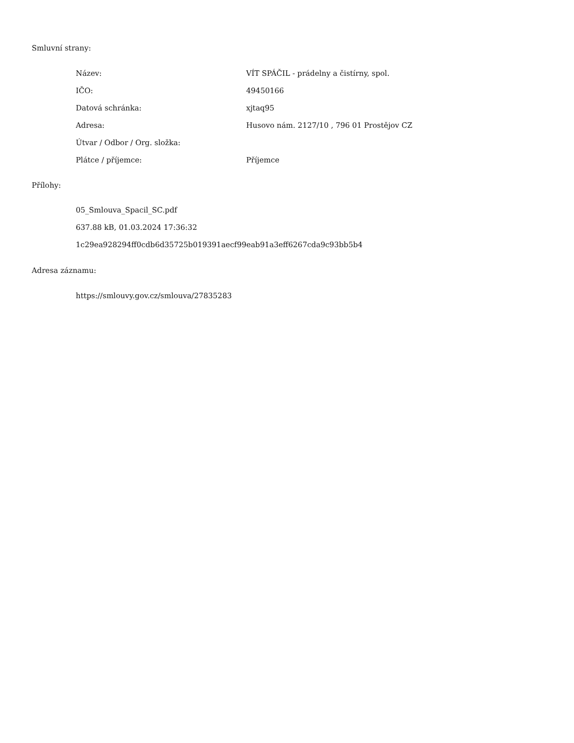Smluvní strany:
| Název: | VÍT SPÁČIL - prádelny a čistírny, spol. |
| IČO: | 49450166 |
| Datová schránka: | xjtaq95 |
| Adresa: | Husovo nám. 2127/10 , 796 01 Prostějov CZ |
| Útvar / Odbor / Org. složka: | |
| Plátce / příjemce: | Příjemce |
Přílohy:
05_Smlouva_Spacil_SC.pdf
637.88 kB, 01.03.2024 17:36:32
1c29ea928294ff0cdb6d35725b019391aecf99eab91a3eff6267cda9c93bb5b4
Adresa záznamu:
https://smlouvy.gov.cz/smlouva/27835283